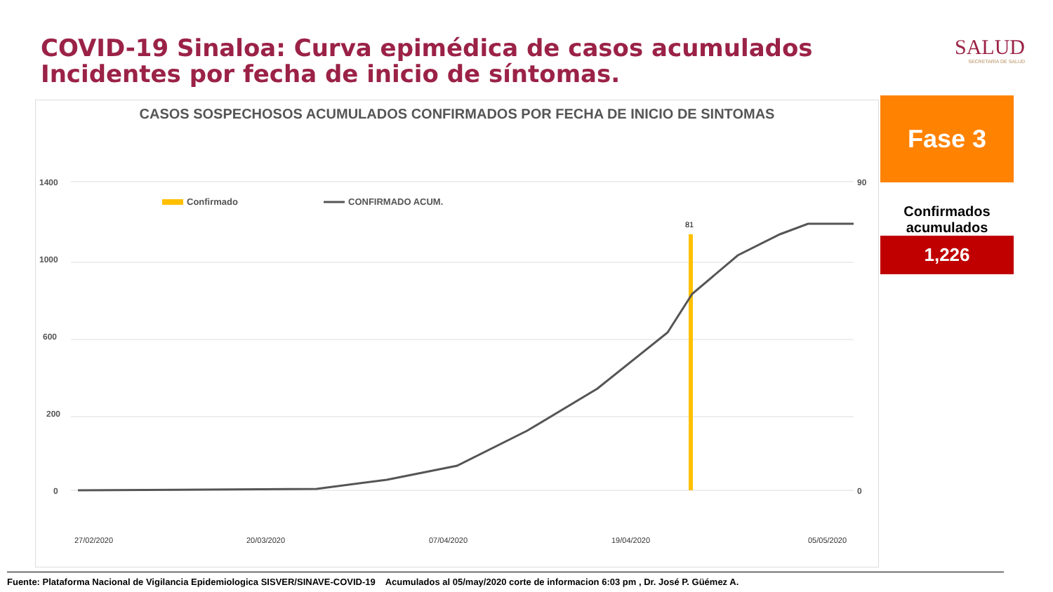COVID-19 Sinaloa: Curva epimédica de casos acumulados
Incidentes por fecha de inicio de síntomas.
SALUD
SECRETARÍA DE SALUD
CASOS SOSPECHOSOS ACUMULADOS CONFIRMADOS POR FECHA DE INICIO DE SINTOMAS
1400
1000
600
200
0
90
0
Confirmado
CONFIRMADO ACUM.
81
27/02/2020
20/03/2020
07/04/2020
19/04/2020
05/05/2020
Fase 3
Confirmados acumulados
1,226
Fuente: Plataforma Nacional de Vigilancia Epidemiologica SISVER/SINAVE-COVID-19 Acumulados al 05/may/2020 corte de informacion 6:03 pm , Dr. José P. Güémez A.